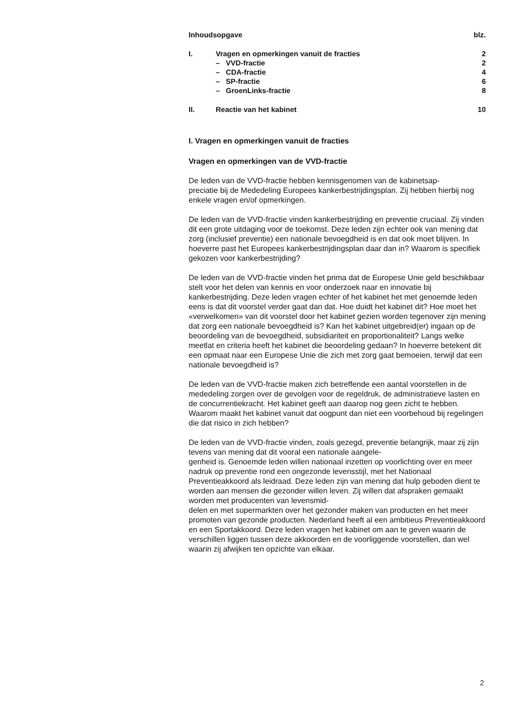| Inhoudsopgave | | blz. |
| I. | Vragen en opmerkingen vanuit de fracties | 2 |
| | – VVD-fractie | 2 |
| | – CDA-fractie | 4 |
| | – SP-fractie | 6 |
| | – GroenLinks-fractie | 8 |
| II. | Reactie van het kabinet | 10 |
I. Vragen en opmerkingen vanuit de fracties
Vragen en opmerkingen van de VVD-fractie
De leden van de VVD-fractie hebben kennisgenomen van de kabinetsap-
preciatie bij de Mededeling Europees kankerbestrijdingsplan. Zij hebben hierbij nog enkele vragen en/of opmerkingen.
De leden van de VVD-fractie vinden kankerbestrijding en preventie cruciaal. Zij vinden dit een grote uitdaging voor de toekomst. Deze leden zijn echter ook van mening dat zorg (inclusief preventie) een nationale bevoegdheid is en dat ook moet blijven. In hoeverre past het Europees kankerbestrijdingsplan daar dan in? Waarom is specifiek gekozen voor kankerbestrijding?
De leden van de VVD-fractie vinden het prima dat de Europese Unie geld beschikbaar stelt voor het delen van kennis en voor onderzoek naar en innovatie bij kankerbestrijding. Deze leden vragen echter of het kabinet het met genoemde leden eens is dat dit voorstel verder gaat dan dat. Hoe duidt het kabinet dit? Hoe moet het «verwelkomen» van dit voorstel door het kabinet gezien worden tegenover zijn mening dat zorg een nationale bevoegdheid is? Kan het kabinet uitgebreid(er) ingaan op de beoordeling van de bevoegdheid, subsidiariteit en proportionaliteit? Langs welke meetlat en criteria heeft het kabinet die beoordeling gedaan? In hoeverre betekent dit een opmaat naar een Europese Unie die zich met zorg gaat bemoeien, terwijl dat een nationale bevoegdheid is?
De leden van de VVD-fractie maken zich betreffende een aantal voorstellen in de mededeling zorgen over de gevolgen voor de regeldruk, de administratieve lasten en de concurrentiekracht. Het kabinet geeft aan daarop nog geen zicht te hebben. Waarom maakt het kabinet vanuit dat oogpunt dan niet een voorbehoud bij regelingen die dat risico in zich hebben?
De leden van de VVD-fractie vinden, zoals gezegd, preventie belangrijk, maar zij zijn tevens van mening dat dit vooral een nationale aangele-
genheid is. Genoemde leden willen nationaal inzetten op voorlichting over en meer nadruk op preventie rond een ongezonde levensstijl, met het Nationaal Preventieakkoord als leidraad. Deze leden zijn van mening dat hulp geboden dient te worden aan mensen die gezonder willen leven. Zij willen dat afspraken gemaakt worden met producenten van levensmid-
delen en met supermarkten over het gezonder maken van producten en het meer promoten van gezonde producten. Nederland heeft al een ambitieus Preventieakkoord en een Sportakkoord. Deze leden vragen het kabinet om aan te geven waarin de verschillen liggen tussen deze akkoorden en de voorliggende voorstellen, dan wel waarin zij afwijken ten opzichte van elkaar.
2